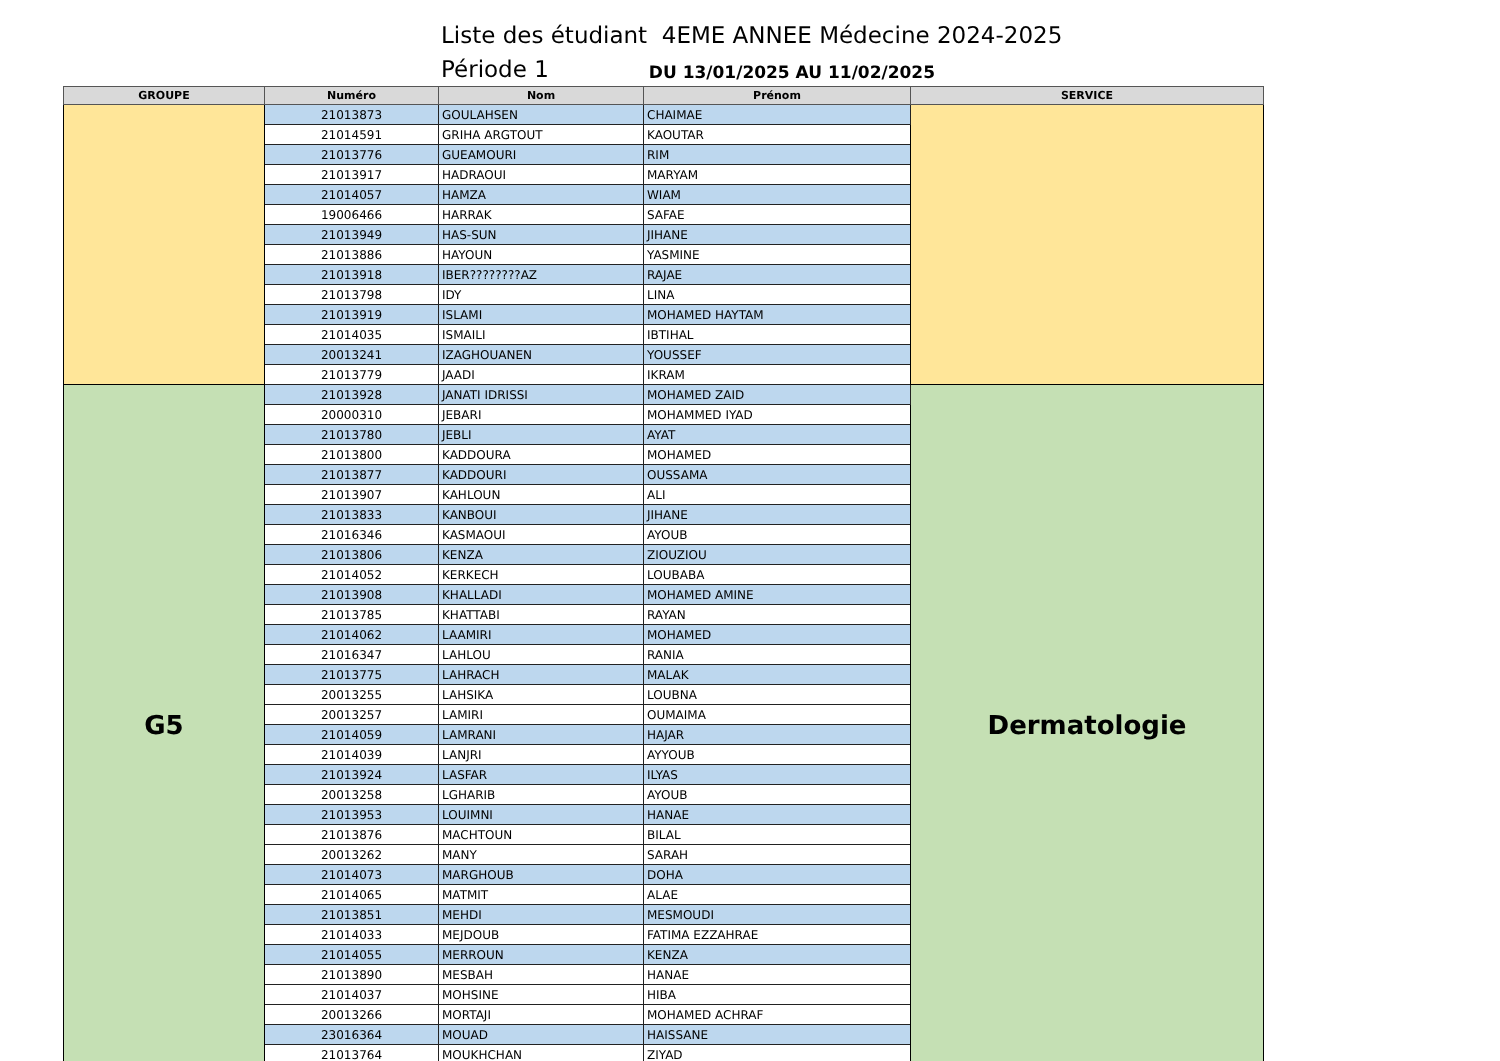Liste des étudiant 4EME ANNEE Médecine 2024-2025
Période 1 DU 13/01/2025 AU 11/02/2025
| GROUPE | Numéro | Nom | Prénom | SERVICE |
| --- | --- | --- | --- | --- |
| | 21013873 | GOULAHSEN | CHAIMAE | |
| | 21014591 | GRIHA ARGTOUT | KAOUTAR | |
| | 21013776 | GUEAMOURI | RIM | |
| | 21013917 | HADRAOUI | MARYAM | |
| | 21014057 | HAMZA | WIAM | |
| | 19006466 | HARRAK | SAFAE | |
| | 21013949 | HAS-SUN | JIHANE | |
| | 21013886 | HAYOUN | YASMINE | |
| | 21013918 | IBER????????AZ | RAJAE | |
| | 21013798 | IDY | LINA | |
| | 21013919 | ISLAMI | MOHAMED HAYTAM | |
| | 21014035 | ISMAILI | IBTIHAL | |
| | 20013241 | IZAGHOUANEN | YOUSSEF | |
| | 21013779 | JAADI | IKRAM | |
| G5 | 21013928 | JANATI IDRISSI | MOHAMED ZAID | Dermatologie |
| | 20000310 | JEBARI | MOHAMMED IYAD | |
| | 21013780 | JEBLI | AYAT | |
| | 21013800 | KADDOURA | MOHAMED | |
| | 21013877 | KADDOURI | OUSSAMA | |
| | 21013907 | KAHLOUN | ALI | |
| | 21013833 | KANBOUI | JIHANE | |
| | 21016346 | KASMAOUI | AYOUB | |
| | 21013806 | KENZA | ZIOUZIOU | |
| | 21014052 | KERKECH | LOUBABA | |
| | 21013908 | KHALLADI | MOHAMED AMINE | |
| | 21013785 | KHATTABI | RAYAN | |
| | 21014062 | LAAMIRI | MOHAMED | |
| | 21016347 | LAHLOU | RANIA | |
| | 21013775 | LAHRACH | MALAK | |
| | 20013255 | LAHSIKA | LOUBNA | |
| | 20013257 | LAMIRI | OUMAIMA | |
| | 21014059 | LAMRANI | HAJAR | |
| | 21014039 | LANJRI | AYYOUB | |
| | 21013924 | LASFAR | ILYAS | |
| | 20013258 | LGHARIB | AYOUB | |
| | 21013953 | LOUIMNI | HANAE | |
| | 21013876 | MACHTOUN | BILAL | |
| | 20013262 | MANY | SARAH | |
| | 21014073 | MARGHOUB | DOHA | |
| | 21014065 | MATMIT | ALAE | |
| | 21013851 | MEHDI | MESMOUDI | |
| | 21014033 | MEJDOUB | FATIMA EZZAHRAE | |
| | 21014055 | MERROUN | KENZA | |
| | 21013890 | MESBAH | HANAE | |
| | 21014037 | MOHSINE | HIBA | |
| | 20013266 | MORTAJI | MOHAMED ACHRAF | |
| | 23016364 | MOUAD | HAISSANE | |
| | 21013764 | MOUKHCHAN | ZIYAD | |